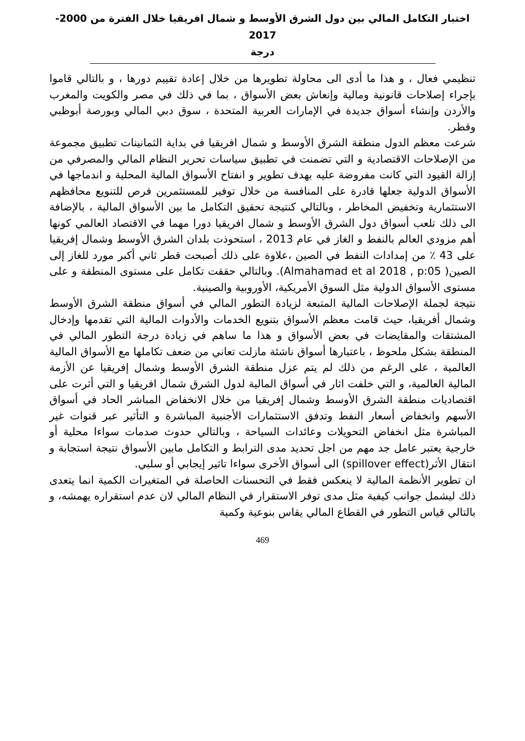اختبار التكامل المالي بين دول الشرق الأوسط و شمال افريقيا خلال الفترة من 2000-2017
درجة
تنظيمي فعال ، و هذا ما أدى الى محاولة تطويرها من خلال إعادة تقييم دورها ، و بالتالي قاموا بإجراء إصلاحات قانونية ومالية وإنعاش بعض الأسواق ، بما في ذلك في مصر والكويت والمغرب والأردن وإنشاء أسواق جديدة في الإمارات العربية المتحدة ، سوق دبي المالي وبورصة أبوظبي وقطر.
شرعت معظم الدول منطقة الشرق الأوسط و شمال افريقيا في بداية الثمانينات تطبيق مجموعة من الإصلاحات الاقتصادية و التي تضمنت في تطبيق سياسات تحرير النظام المالي والمصرفي من إزالة القيود التي كانت مفروضة عليه بهدف تطوير و انفتاح الأسواق المالية المحلية و اندماجها في الأسواق الدولية جعلها قادرة على المنافسة من خلال توفير للمستثمرين فرص للتنويع محافظهم الاستثمارية وتخفيض المخاطر ، وبالتالي كنتيجة تحقيق التكامل ما بين الأسواق المالية ، بالإضافة الى ذلك تلعب أسواق دول الشرق الأوسط و شمال افريقيا دورا مهما في الاقتصاد العالمي كونها أهم مزودي العالم بالنفط و الغاز في عام 2013 ، استحوذت بلدان الشرق الأوسط وشمال إفريقيا على 43 ٪ من إمدادات النفط في الصين ،علاوة على ذلك أصبحت قطر ثاني أكبر مورد للغاز إلى الصين( Almahamad et al 2018 , p:05). وبالتالي حققت تكامل على مستوى المنطقة و على مستوى الأسواق الدولية مثل السوق الأمريكية، الأوروبية والصينية.
نتيجة لجملة الإصلاحات المالية المتبعة لزيادة التطور المالي في أسواق منطقة الشرق الأوسط وشمال أفريقيا، حيث قامت معظم الأسواق بتنويع الخدمات والأدوات المالية التي تقدمها وإدخال المشتقات والمقايضات في بعض الأسواق و هذا ما ساهم في زيادة درجة التطور المالي في المنطقة بشكل ملحوظ ، باعتبارها أسواق ناشئة مازلت تعاني من ضعف تكاملها مع الأسواق المالية العالمية ، على الرغم من ذلك لم يتم عزل منطقة الشرق الأوسط وشمال إفريقيا عن الأزمة المالية العالمية، و التي خلفت اثار في أسواق المالية لدول الشرق شمال افريقيا و التي أثرت على اقتصاديات منطقة الشرق الأوسط وشمال إفريقيا من خلال الانخفاض المباشر الحاد في أسواق الأسهم وانخفاض أسعار النفط وتدفق الاستثمارات الأجنبية المباشرة و التأثير عبر قنوات غير المباشرة مثل انخفاض التحويلات وعائدات السياحة ، وبالتالي حدوث صدمات سواءا محلية أو خارجية يعتبر عامل جد مهم من اجل تحديد مدى الترابط و التكامل مابين الأسواق نتيجة استجابة و انتقال الأثر(spillover effect) الى أسواق الأخرى سواءا تاثير إيجابي أو سلبي.
ان تطوير الأنظمة المالية لا ينعكس فقط في التحسنات الحاصلة في المتغيرات الكمية انما يتعدى ذلك ليشمل جوانب كيفية مثل مدى توفر الاستقرار في النظام المالي لان عدم استقراره يهمشه، و بالتالي قياس التطور في القطاع المالي يقاس بنوعية وكمية
469